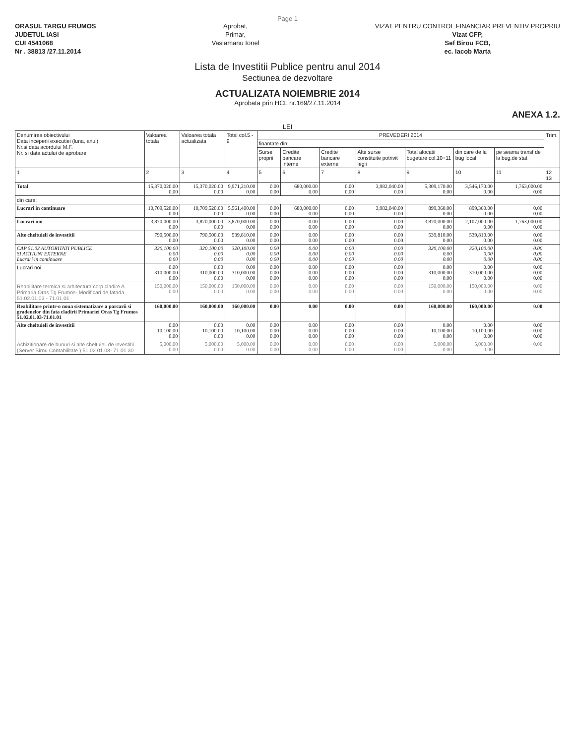Page 1
ORASUL TARGU FRUMOS
JUDETUL IASI
CUI 4541068
Nr . 38813 /27.11.2014
Aprobat,
Primar,
Vasiamanu Ionel
VIZAT PENTRU CONTROL FINANCIAR PREVENTIV PROPRIU
Vizat CFP,
Sef Birou FCB,
ec. Iacob Marta
Lista de Investitii Publice pentru anul 2014
Sectiunea de dezvoltare
ACTUALIZATA NOIEMBRIE 2014
Aprobata prin HCL nr.169/27.11.2014
ANEXA 1.2.
LEI
| Denumirea obiectivului Data inceperii executiei (luna, anul) Nr.si data acordului M.F. Nr. si data actului de aprobare | Valoarea totala | Valoarea totala actualizata | Total col.5 - 9 | PREVEDERI 2014 | | | | | | | Trim. |
| --- | --- | --- | --- | --- | --- | --- | --- | --- | --- | --- | --- |
| | | | | finantate din: | | | | | | | |
| | | | | Surse proprii | Credite bancare interne | Credite bancare externe | Alte surse constituite potrivit legii | Total alocatii bugetare col.10+11 | din care de la bug local | pe seama transf de la bug.de stat | |
| 1 | 2 | 3 | 4 | 5 | 6 | 7 | 8 | 9 | 10 | 11 | 12 13 |
| Total | 15,370,020.00 0.00 | 15,370,020.00 0.00 | 9,971,210.00 0.00 | 0.00 0.00 | 680,000.00 0.00 | 0.00 0.00 | 3,982,040.00 0.00 | 5,309,170.00 0.00 | 3,546,170.00 0.00 | 1,763,000.00 0.00 | |
| din care: | | | | | | | | | | | |
| Lucrari in continuare | 10,709,520.00 0.00 | 10,709,520.00 0.00 | 5,561,400.00 0.00 | 0.00 0.00 | 680,000.00 0.00 | 0.00 0.00 | 3,982,040.00 0.00 | 899,360.00 0.00 | 899,360.00 0.00 | 0.00 0.00 | |
| Lucrari noi | 3,870,000.00 0.00 | 3,870,000.00 0.00 | 3,870,000.00 0.00 | 0.00 0.00 | 0.00 0.00 | 0.00 0.00 | 0.00 0.00 | 3,870,000.00 0.00 | 2,107,000.00 0.00 | 1,763,000.00 0.00 | |
| Alte cheltuieli de investitii | 790,500.00 0.00 | 790,500.00 0.00 | 539,810.00 0.00 | 0.00 0.00 | 0.00 0.00 | 0.00 0.00 | 0.00 0.00 | 539,810.00 0.00 | 539,810.00 0.00 | 0.00 0.00 | |
| CAP 51.02 AUTORITATI PUBLICE SI ACTIUNI EXTERNE Lucrari in continuare | 320,100.00 0.00 0.00 | 320,100.00 0.00 0.00 | 320,100.00 0.00 0.00 | 0.00 0.00 0.00 | 0.00 0.00 0.00 | 0.00 0.00 0.00 | 0.00 0.00 0.00 | 320,100.00 0.00 0.00 | 320,100.00 0.00 0.00 | 0.00 0.00 0.00 | |
| Lucrari noi | 0.00 310,000.00 0.00 | 0.00 310,000.00 0.00 | 0.00 310,000.00 0.00 | 0.00 0.00 0.00 | 0.00 0.00 0.00 | 0.00 0.00 0.00 | 0.00 0.00 0.00 | 0.00 310,000.00 0.00 | 0.00 310,000.00 0.00 | 0.00 0.00 0.00 | |
| Reabilitare termica si arhitectura corp cladire A Primaria Oras Tg Frumos- Modificari de fatada 51.02.01.03 - 71.01.01 | 150,000.00 0.00 | 150,000.00 0.00 | 150,000.00 0.00 | 0.00 0.00 | 0.00 0.00 | 0.00 0.00 | 0.00 0.00 | 150,000.00 0.00 | 150,000.00 0.00 | 0.00 0.00 | |
| Reabilitare printr-o noua sistematizare a parcarii si gradenelor din fata cladirii Primariei Oras Tg Frumos 51.02.01.03-71.01.01 | 160,000.00 | 160,000.00 | 160,000.00 | 0.00 | 0.00 | 0.00 | 0.00 | 160,000.00 | 160,000.00 | 0.00 | |
| Alte cheltuieli de investitii | 0.00 10,100.00 0.00 | 0.00 10,100.00 0.00 | 0.00 10,100.00 0.00 | 0.00 0.00 0.00 | 0.00 0.00 0.00 | 0.00 0.00 0.00 | 0.00 0.00 0.00 | 0.00 10,100.00 0.00 | 0.00 10,100.00 0.00 | 0.00 0.00 0.00 | |
| Achizitionare de bunuri si alte cheltuieli de investitii (Server Birou Contabilitate ) 51.02.01.03- 71.01.30 | 5,000.00 0.00 | 5,000.00 0.00 | 5,000.00 0.00 | 0.00 0.00 | 0.00 0.00 | 0.00 0.00 | 0.00 0.00 | 5,000.00 0.00 | 5,000.00 0.00 | 0.00 | |